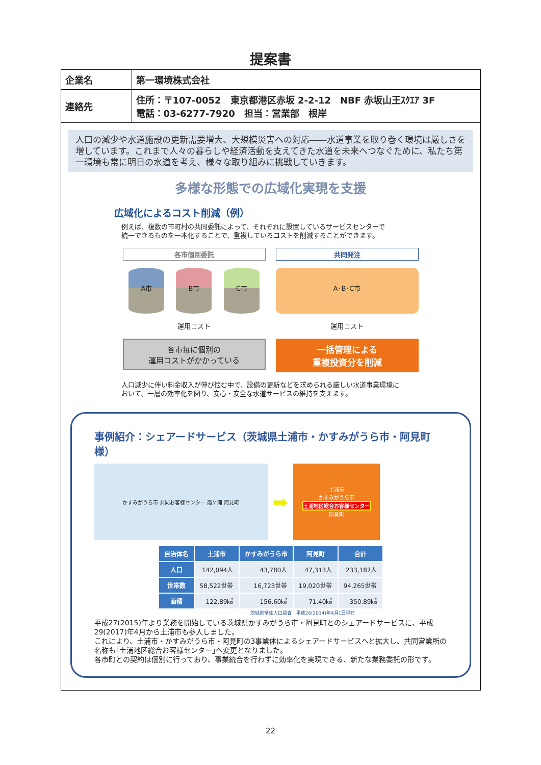提案書
| 企業名 | 第一環境株式会社 |
| 連絡先 | 住所：〒107-0052 東京都港区赤坂 2-2-12 NBF 赤坂山王ｽｸｴｱ 3F 電話：03-6277-7920 担当：営業部 根岸 |
人口の減少や水道施設の更新需要増大、大規模災害への対応――水道事業を取り巻く環境は厳しさを増しています。これまで人々の暮らしや経済活動を支えてきた水道を未来へつなぐために、私たち第一環境も常に明日の水道を考え、様々な取り組みに挑戦していきます。
多様な形態での広域化実現を支援
広域化によるコスト削減（例）
例えば、複数の市町村の共同委託によって、それぞれに設置しているサービスセンターで
統一できるものを一本化することで、重複しているコストを削減することができます。
各市個別委託
A市 B市 C市
運用コスト
各市毎に個別の
運用コストがかかっている
共同発注
A･B･C市
運用コスト
一括管理による
重複投資分を削減
人口減少に伴い料金収入が伸び悩む中で、設備の更新などを求められる厳しい水道事業環境に
おいて、一層の効率化を図り、安心・安全な水道サービスの維持を支えます。
事例紹介：シェアードサービス（茨城県土浦市・かすみがうら市・阿見町様）
かすみがうら市 共同お客様センター 霞ケ浦 阿見町
➡
土浦市
かすみがうら市
土浦地区総合お客様センター
阿見町
| 自治体名 | 土浦市 | かすみがうら市 | 阿見町 | 合計 |
| --- | --- | --- | --- | --- |
| 人口 | 142,094人 | 43,780人 | 47,313人 | 233,187人 |
| 世帯数 | 58,522世帯 | 16,723世帯 | 19,020世帯 | 94,265世帯 |
| 面積 | 122.89㎢ | 156.60㎢ | 71.40㎢ | 350.89㎢ |
茨城県常住人口調査　平成26(2014)年4月1日現在
平成27(2015)年より業務を開始している茨城県かすみがうら市・阿見町とのシェアードサービスに、平成29(2017)年4月から土浦市も参入しました。
これにより、土浦市・かすみがうら市・阿見町の3事業体によるシェアードサービスへと拡大し、共同営業所の名称も｢土浦地区総合お客様センター｣へ変更となりました。
各市町との契約は個別に行っており、事業統合を行わずに効率化を実現できる、新たな業務委託の形です。
22